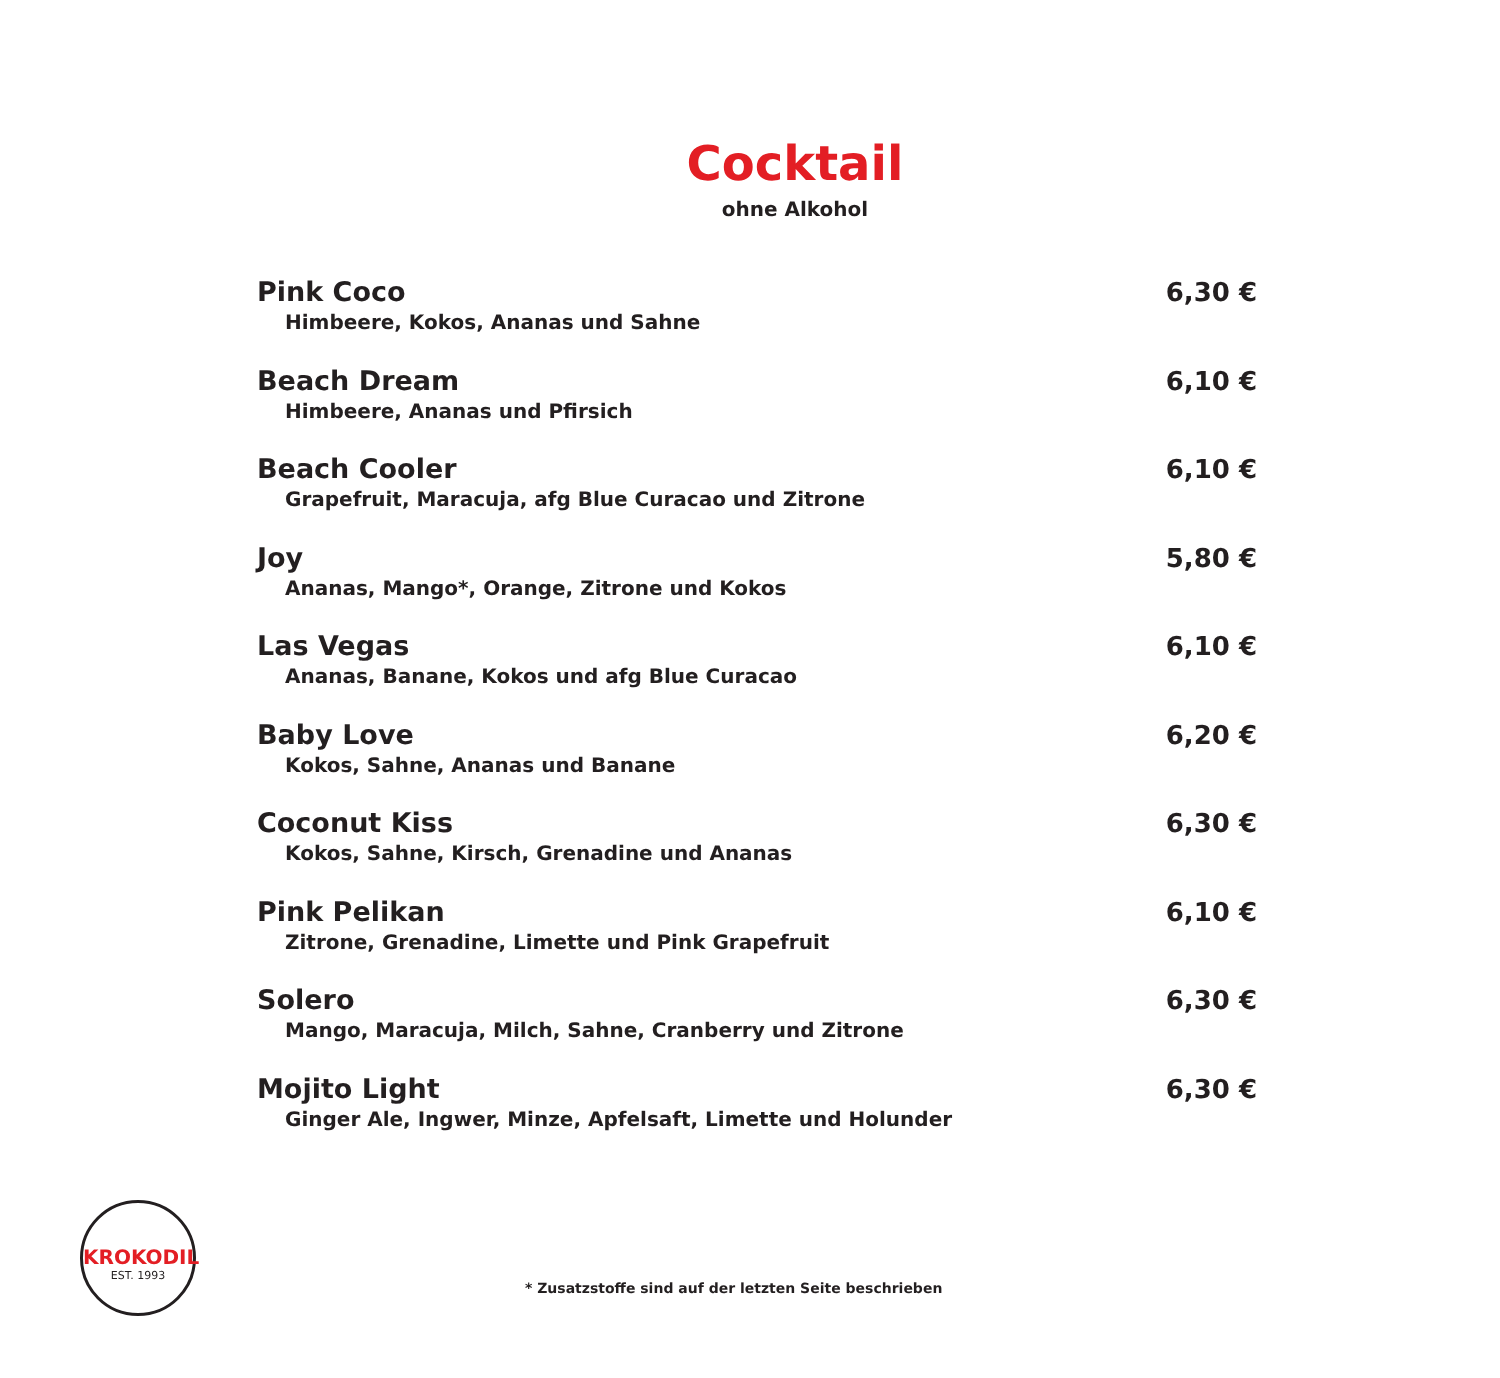Cocktail
ohne Alkohol
Pink Coco
Himbeere, Kokos, Ananas und Sahne
6,30 €
Beach Dream
Himbeere, Ananas und Pfirsich
6,10 €
Beach Cooler
Grapefruit, Maracuja, afg Blue Curacao und Zitrone
6,10 €
Joy
Ananas, Mango*, Orange, Zitrone und Kokos
5,80 €
Las Vegas
Ananas, Banane, Kokos und afg Blue Curacao
6,10 €
Baby Love
Kokos, Sahne, Ananas und Banane
6,20 €
Coconut Kiss
Kokos, Sahne, Kirsch, Grenadine und Ananas
6,30 €
Pink Pelikan
Zitrone, Grenadine, Limette und Pink Grapefruit
6,10 €
Solero
Mango, Maracuja, Milch, Sahne, Cranberry und Zitrone
6,30 €
Mojito Light
Ginger Ale, Ingwer, Minze, Apfelsaft, Limette und Holunder
6,30 €
KROKODIL
EST. 1993
* Zusatzstoffe sind auf der letzten Seite beschrieben